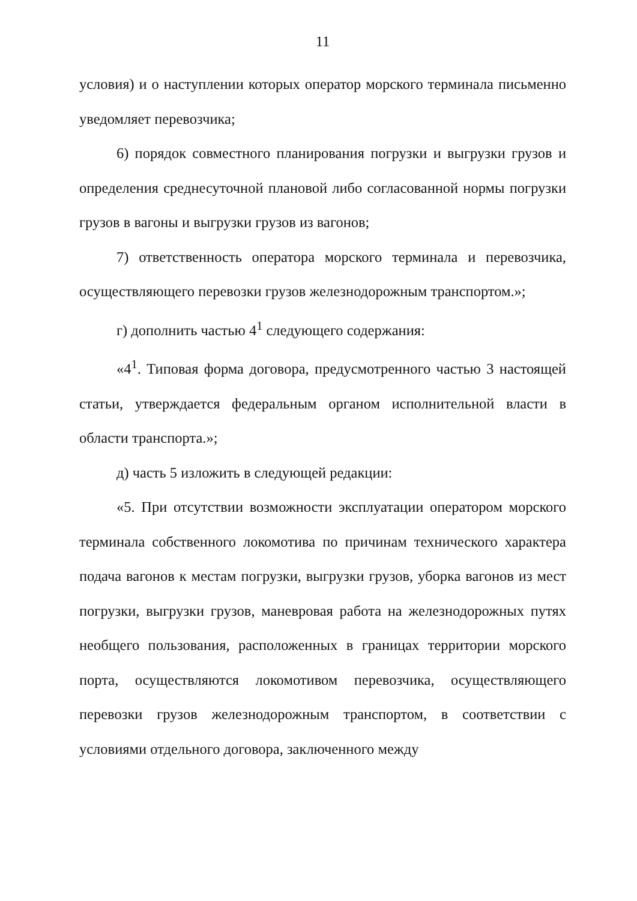11
условия) и о наступлении которых оператор морского терминала письменно уведомляет перевозчика;
6) порядок совместного планирования погрузки и выгрузки грузов и определения среднесуточной плановой либо согласованной нормы погрузки грузов в вагоны и выгрузки грузов из вагонов;
7) ответственность оператора морского терминала и перевозчика, осуществляющего перевозки грузов железнодорожным транспортом.»;
г) дополнить частью 4<sup>1</sup> следующего содержания:
«4<sup>1</sup>. Типовая форма договора, предусмотренного частью 3 настоящей статьи, утверждается федеральным органом исполнительной власти в области транспорта.»;
д) часть 5 изложить в следующей редакции:
«5. При отсутствии возможности эксплуатации оператором морского терминала собственного локомотива по причинам технического характера подача вагонов к местам погрузки, выгрузки грузов, уборка вагонов из мест погрузки, выгрузки грузов, маневровая работа на железнодорожных путях необщего пользования, расположенных в границах территории морского порта, осуществляются локомотивом перевозчика, осуществляющего перевозки грузов железнодорожным транспортом, в соответствии с условиями отдельного договора, заключенного между